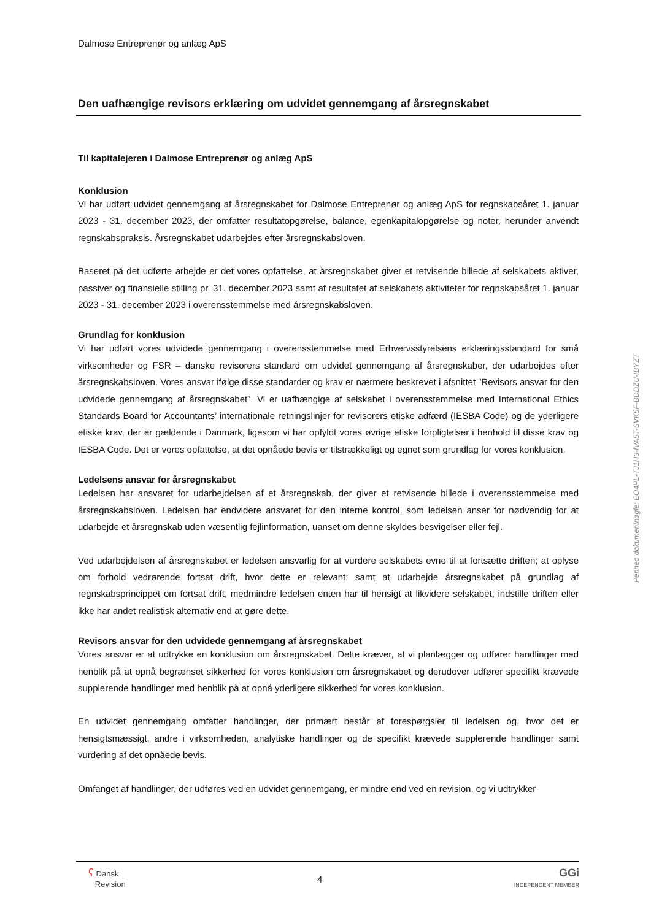Dalmose Entreprenør og anlæg ApS
Den uafhængige revisors erklæring om udvidet gennemgang af årsregnskabet
Til kapitalejeren i Dalmose Entreprenør og anlæg ApS
Konklusion
Vi har udført udvidet gennemgang af årsregnskabet for Dalmose Entreprenør og anlæg ApS for regnskabsåret 1. januar 2023 - 31. december 2023, der omfatter resultatopgørelse, balance, egenkapitalopgørelse og noter, herunder anvendt regnskabspraksis. Årsregnskabet udarbejdes efter årsregnskabsloven.
Baseret på det udførte arbejde er det vores opfattelse, at årsregnskabet giver et retvisende billede af selskabets aktiver, passiver og finansielle stilling pr. 31. december 2023 samt af resultatet af selskabets aktiviteter for regnskabsåret 1. januar 2023 - 31. december 2023 i overensstemmelse med årsregnskabsloven.
Grundlag for konklusion
Vi har udført vores udvidede gennemgang i overensstemmelse med Erhvervsstyrelsens erklæringsstandard for små virksomheder og FSR – danske revisorers standard om udvidet gennemgang af årsregnskaber, der udarbejdes efter årsregnskabsloven. Vores ansvar ifølge disse standarder og krav er nærmere beskrevet i afsnittet ”Revisors ansvar for den udvidede gennemgang af årsregnskabet”. Vi er uafhængige af selskabet i overensstemmelse med International Ethics Standards Board for Accountants’ internationale retningslinjer for revisorers etiske adfærd (IESBA Code) og de yderligere etiske krav, der er gældende i Danmark, ligesom vi har opfyldt vores øvrige etiske forpligtelser i henhold til disse krav og IESBA Code. Det er vores opfattelse, at det opnåede bevis er tilstrækkeligt og egnet som grundlag for vores konklusion.
Ledelsens ansvar for årsregnskabet
Ledelsen har ansvaret for udarbejdelsen af et årsregnskab, der giver et retvisende billede i overensstemmelse med årsregnskabsloven. Ledelsen har endvidere ansvaret for den interne kontrol, som ledelsen anser for nødvendig for at udarbejde et årsregnskab uden væsentlig fejlinformation, uanset om denne skyldes besvigelser eller fejl.
Ved udarbejdelsen af årsregnskabet er ledelsen ansvarlig for at vurdere selskabets evne til at fortsætte driften; at oplyse om forhold vedrørende fortsat drift, hvor dette er relevant; samt at udarbejde årsregnskabet på grundlag af regnskabsprincippet om fortsat drift, medmindre ledelsen enten har til hensigt at likvidere selskabet, indstille driften eller ikke har andet realistisk alternativ end at gøre dette.
Revisors ansvar for den udvidede gennemgang af årsregnskabet
Vores ansvar er at udtrykke en konklusion om årsregnskabet. Dette kræver, at vi planlægger og udfører handlinger med henblik på at opnå begrænset sikkerhed for vores konklusion om årsregnskabet og derudover udfører specifikt krævede supplerende handlinger med henblik på at opnå yderligere sikkerhed for vores konklusion.
En udvidet gennemgang omfatter handlinger, der primært består af forespørgsler til ledelsen og, hvor det er hensigtsmæssigt, andre i virksomheden, analytiske handlinger og de specifikt krævede supplerende handlinger samt vurdering af det opnåede bevis.
Omfanget af handlinger, der udføres ved en udvidet gennemgang, er mindre end ved en revision, og vi udtrykker
ʕ Dansk
Revision
4
GGi
INDEPENDENT MEMBER
Penneo dokumentnøgle: EO4PL-TJ1H3-IVA5T-SVK5F-BDDZU-IBYZT